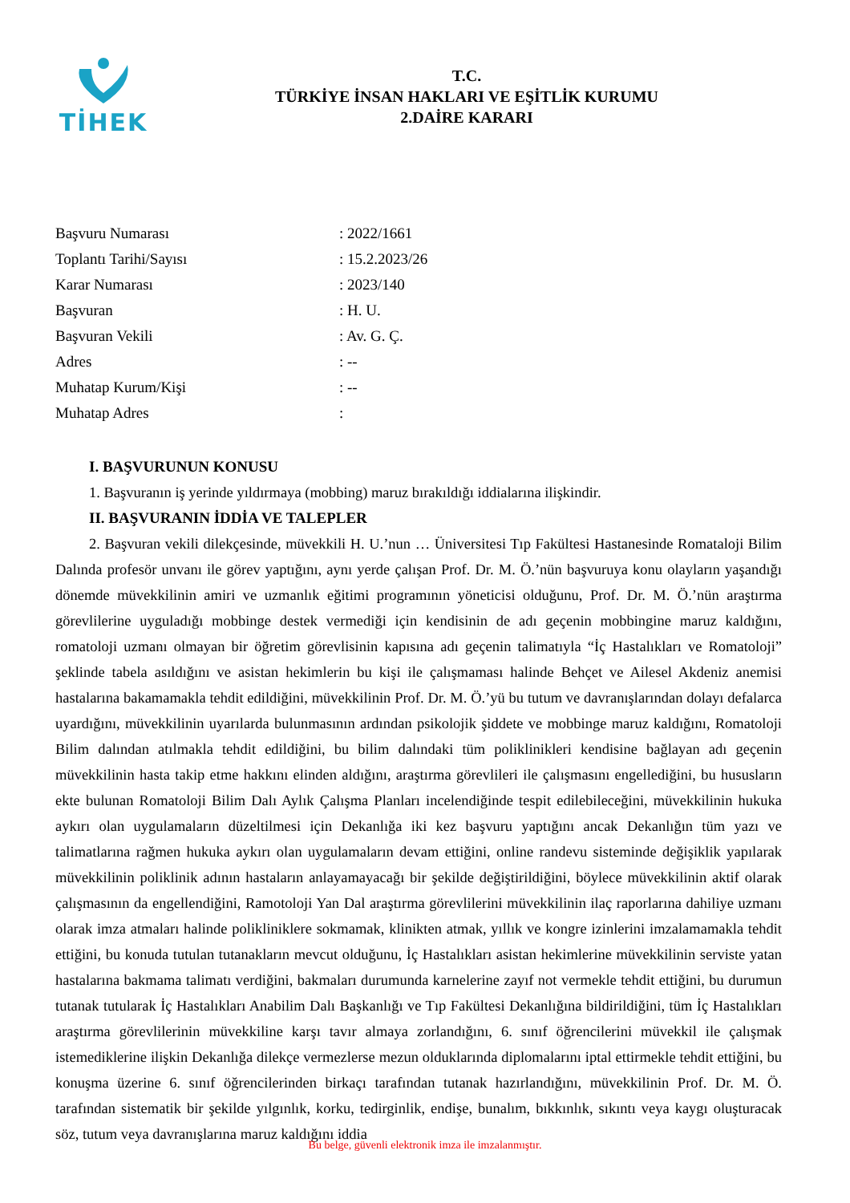TİHEK
T.C.
TÜRKİYE İNSAN HAKLARI VE EŞİTLİK KURUMU
2.DAİRE KARARI
| Başvuru Numarası | : 2022/1661 |
| Toplantı Tarihi/Sayısı | : 15.2.2023/26 |
| Karar Numarası | : 2023/140 |
| Başvuran | : H. U. |
| Başvuran Vekili | : Av. G. Ç. |
| Adres | : -- |
| Muhatap Kurum/Kişi | : -- |
| Muhatap Adres | : |
I. BAŞVURUNUN KONUSU
1. Başvuranın iş yerinde yıldırmaya (mobbing) maruz bırakıldığı iddialarına ilişkindir.
II. BAŞVURANIN İDDİA VE TALEPLER
2. Başvuran vekili dilekçesinde, müvekkili H. U.’nun … Üniversitesi Tıp Fakültesi Hastanesinde Romataloji Bilim Dalında profesör unvanı ile görev yaptığını, aynı yerde çalışan Prof. Dr. M. Ö.’nün başvuruya konu olayların yaşandığı dönemde müvekkilinin amiri ve uzmanlık eğitimi programının yöneticisi olduğunu, Prof. Dr. M. Ö.’nün araştırma görevlilerine uyguladığı mobbinge destek vermediği için kendisinin de adı geçenin mobbingine maruz kaldığını, romatoloji uzmanı olmayan bir öğretim görevlisinin kapısına adı geçenin talimatıyla “İç Hastalıkları ve Romatoloji” şeklinde tabela asıldığını ve asistan hekimlerin bu kişi ile çalışmaması halinde Behçet ve Ailesel Akdeniz anemisi hastalarına bakamamakla tehdit edildiğini, müvekkilinin Prof. Dr. M. Ö.’yü bu tutum ve davranışlarından dolayı defalarca uyardığını, müvekkilinin uyarılarda bulunmasının ardından psikolojik şiddete ve mobbinge maruz kaldığını, Romatoloji Bilim dalından atılmakla tehdit edildiğini, bu bilim dalındaki tüm poliklinikleri kendisine bağlayan adı geçenin müvekkilinin hasta takip etme hakkını elinden aldığını, araştırma görevlileri ile çalışmasını engellediğini, bu hususların ekte bulunan Romatoloji Bilim Dalı Aylık Çalışma Planları incelendiğinde tespit edilebileceğini, müvekkilinin hukuka aykırı olan uygulamaların düzeltilmesi için Dekanlığa iki kez başvuru yaptığını ancak Dekanlığın tüm yazı ve talimatlarına rağmen hukuka aykırı olan uygulamaların devam ettiğini, online randevu sisteminde değişiklik yapılarak müvekkilinin poliklinik adının hastaların anlayamayacağı bir şekilde değiştirildiğini, böylece müvekkilinin aktif olarak çalışmasının da engellendiğini, Ramotoloji Yan Dal araştırma görevlilerini müvekkilinin ilaç raporlarına dahiliye uzmanı olarak imza atmaları halinde polikliniklere sokmamak, klinikten atmak, yıllık ve kongre izinlerini imzalamamakla tehdit ettiğini, bu konuda tutulan tutanakların mevcut olduğunu, İç Hastalıkları asistan hekimlerine müvekkilinin serviste yatan hastalarına bakmama talimatı verdiğini, bakmaları durumunda karnelerine zayıf not vermekle tehdit ettiğini, bu durumun tutanak tutularak İç Hastalıkları Anabilim Dalı Başkanlığı ve Tıp Fakültesi Dekanlığına bildirildiğini, tüm İç Hastalıkları araştırma görevlilerinin müvekkiline karşı tavır almaya zorlandığını, 6. sınıf öğrencilerini müvekkil ile çalışmak istemediklerine ilişkin Dekanlığa dilekçe vermezlerse mezun olduklarında diplomalarını iptal ettirmekle tehdit ettiğini, bu konuşma üzerine 6. sınıf öğrencilerinden birkaçı tarafından tutanak hazırlandığını, müvekkilinin Prof. Dr. M. Ö. tarafından sistematik bir şekilde yılgınlık, korku, tedirginlik, endişe, bunalım, bıkkınlık, sıkıntı veya kaygı oluşturacak söz, tutum veya davranışlarına maruz kaldığını iddia
Bu belge, güvenli elektronik imza ile imzalanmıştır.